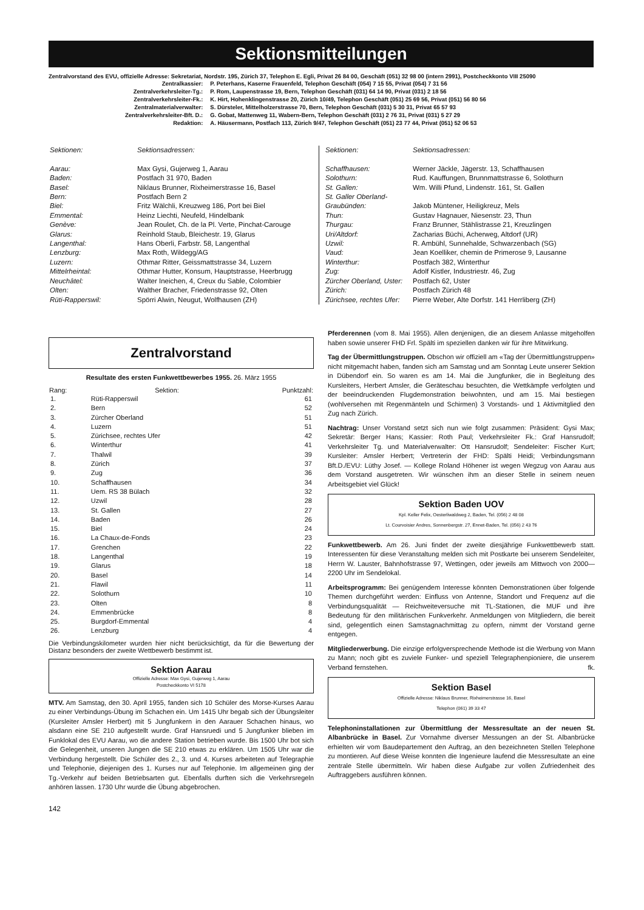Sektionsmitteilungen
Zentralvorstand des EVU, offizielle Adresse: Sekretariat, Nordstr. 195, Zürich 37, Telephon E. Egli, Privat 26 84 00, Geschäft (051) 32 98 00 (intern 2991), Postcheckkonto VIII 25090
| Zentralkassier: | P. Peterhans, Kaserne Frauenfeld, Telephon Geschäft (054) 7 15 55, Privat (054) 7 31 56 |
| Zentralverkehrsleiter-Tg.: | P. Rom, Laupenstrasse 19, Bern, Telephon Geschäft (031) 64 14 90, Privat (031) 2 18 56 |
| Zentralverkehrsleiter-Fk.: | K. Hirt, Hohenklingenstrasse 20, Zürich 10/49, Telephon Geschäft (051) 25 69 56, Privat (051) 56 80 56 |
| Zentralmaterialverwalter: | S. Dürsteler, Mittelholzerstrasse 70, Bern, Telephon Geschäft (031) 5 30 31, Privat 65 57 93 |
| Zentralverkehrsleiter-Bft. D.: | G. Gobat, Mattenweg 11, Wabern-Bern, Telephon Geschäft (031) 2 76 31, Privat (031) 5 27 29 |
| Redaktion: | A. Häusermann, Postfach 113, Zürich 9/47, Telephon Geschäft (051) 23 77 44, Privat (051) 52 06 53 |
| Sektionen: | Sektionsadressen: |
| Aarau: | Max Gysi, Gujerweg 1, Aarau |
| Baden: | Postfach 31 970, Baden |
| Basel: | Niklaus Brunner, Rixheimerstrasse 16, Basel |
| Bern: | Postfach Bern 2 |
| Biel: | Fritz Wälchli, Kreuzweg 186, Port bei Biel |
| Emmental: | Heinz Liechti, Neufeld, Hindelbank |
| Genève: | Jean Roulet, Ch. de la Pl. Verte, Pinchat-Carouge |
| Glarus: | Reinhold Staub, Bleichestr. 19, Glarus |
| Langenthal: | Hans Oberli, Farbstr. 58, Langenthal |
| Lenzburg: | Max Roth, Wildegg/AG |
| Luzern: | Othmar Ritter, Geissmattstrasse 34, Luzern |
| Mittelrheintal: | Othmar Hutter, Konsum, Hauptstrasse, Heerbrugg |
| Neuchâtel: | Walter Ineichen, 4, Creux du Sable, Colombier |
| Olten: | Walther Bracher, Friedenstrasse 92, Olten |
| Rüti-Rapperswil: | Spörri Alwin, Neugut, Wolfhausen (ZH) |
| Sektionen: | Sektionsadressen: |
| Schaffhausen: | Werner Jäckle, Jägerstr. 13, Schaffhausen |
| Solothurn: | Rud. Kauffungen, Brunnmattstrasse 6, Solothurn |
| St. Gallen: | Wm. Willi Pfund, Lindenstr. 161, St. Gallen |
| St. Galler Oberland- Graubünden: | Jakob Müntener, Heiligkreuz, Mels |
| Thun: | Gustav Hagnauer, Niesenstr. 23, Thun |
| Thurgau: | Franz Brunner, Stählistrasse 21, Kreuzlingen |
| Uri/Altdorf: | Zacharias Büchi, Acherweg, Altdorf (UR) |
| Uzwil: | R. Ambühl, Sunnehalde, Schwarzenbach (SG) |
| Vaud: | Jean Koelliker, chemin de Primerose 9, Lausanne |
| Winterthur: | Postfach 382, Winterthur |
| Zug: | Adolf Kistler, Industriestr. 46, Zug |
| Zürcher Oberland, Uster: | Postfach 62, Uster |
| Zürich: | Postfach Zürich 48 |
| Zürichsee, rechtes Ufer: | Pierre Weber, Alte Dorfstr. 141 Herrliberg (ZH) |
Zentralvorstand
Resultate des ersten Funkwettbewerbes 1955. 26. März 1955
| Rang: | Sektion: | Punktzahl: |
| --- | --- | --- |
| 1. | Rüti-Rapperswil | 61 |
| 2. | Bern | 52 |
| 3. | Zürcher Oberland | 51 |
| 4. | Luzern | 51 |
| 5. | Zürichsee, rechtes Ufer | 42 |
| 6. | Winterthur | 41 |
| 7. | Thalwil | 39 |
| 8. | Zürich | 37 |
| 9. | Zug | 36 |
| 10. | Schaffhausen | 34 |
| 11. | Uem. RS 38 Bülach | 32 |
| 12. | Uzwil | 28 |
| 13. | St. Gallen | 27 |
| 14. | Baden | 26 |
| 15. | Biel | 24 |
| 16. | La Chaux-de-Fonds | 23 |
| 17. | Grenchen | 22 |
| 18. | Langenthal | 19 |
| 19. | Glarus | 18 |
| 20. | Basel | 14 |
| 21. | Flawil | 11 |
| 22. | Solothurn | 10 |
| 23. | Olten | 8 |
| 24. | Emmenbrücke | 8 |
| 25. | Burgdorf-Emmental | 4 |
| 26. | Lenzburg | 4 |
Die Verbindungskilometer wurden hier nicht berücksichtigt, da für die Bewertung der Distanz besonders der zweite Wettbewerb bestimmt ist.
Sektion Aarau
Offizielle Adresse: Max Gysi, Gujerweg 1, Aarau
Postcheckkonto VI 5178
MTV. Am Samstag, den 30. April 1955, fanden sich 10 Schüler des Morse-Kurses Aarau zu einer Verbindungs-Übung im Schachen ein. Um 1415 Uhr begab sich der Übungsleiter (Kursleiter Amsler Herbert) mit 5 Jungfunkern in den Aarauer Schachen hinaus, wo alsdann eine SE 210 aufgestellt wurde. Graf Hansruedi und 5 Jungfunker blieben im Funklokal des EVU Aarau, wo die andere Station betrieben wurde. Bis 1500 Uhr bot sich die Gelegenheit, unseren Jungen die SE 210 etwas zu erklären. Um 1505 Uhr war die Verbindung hergestellt. Die Schüler des 2., 3. und 4. Kurses arbeiteten auf Telegraphie und Telephonie, diejenigen des 1. Kurses nur auf Telephonie. Im allgemeinen ging der Tg.-Verkehr auf beiden Betriebsarten gut. Ebenfalls durften sich die Verkehrsregeln anhören lassen. 1730 Uhr wurde die Übung abgebrochen.
142
Pferderennen (vom 8. Mai 1955). Allen denjenigen, die an diesem Anlasse mitgeholfen haben sowie unserer FHD Frl. Spälti im speziellen danken wir für ihre Mitwirkung.
Tag der Übermittlungstruppen. Obschon wir offiziell am «Tag der Übermittlungstruppen» nicht mitgemacht haben, fanden sich am Samstag und am Sonntag Leute unserer Sektion in Dübendorf ein. So waren es am 14. Mai die Jungfunker, die in Begleitung des Kursleiters, Herbert Amsler, die Geräteschau besuchten, die Wettkämpfe verfolgten und der beeindruckenden Flugdemonstration beiwohnten, und am 15. Mai bestiegen (wohlversehen mit Regenmänteln und Schirmen) 3 Vorstands- und 1 Aktivmitglied den Zug nach Zürich.
Nachtrag: Unser Vorstand setzt sich nun wie folgt zusammen: Präsident: Gysi Max; Sekretär: Berger Hans; Kassier: Roth Paul; Verkehrsleiter Fk.: Graf Hansrudolf; Verkehrsleiter Tg. und Materialverwalter: Ott Hansrudolf; Sendeleiter: Fischer Kurt; Kursleiter: Amsler Herbert; Vertreterin der FHD: Spälti Heidi; Verbindungsmann Bft.D./EVU: Lüthy Josef. — Kollege Roland Höhener ist wegen Wegzug von Aarau aus dem Vorstand ausgetreten. Wir wünschen ihm an dieser Stelle in seinem neuen Arbeitsgebiet viel Glück!
Sektion Baden UOV
Kpl. Keller Felix, Oesterliwaldweg 2, Baden, Tel. (056) 2 48 08
Lt. Courvoisier Andres, Sonnenbergstr. 27, Ennet-Baden, Tel. (056) 2 43 76
Funkwettbewerb. Am 26. Juni findet der zweite diesjährige Funkwettbewerb statt. Interessenten für diese Veranstaltung melden sich mit Postkarte bei unserem Sendeleiter, Herrn W. Lauster, Bahnhofstrasse 97, Wettingen, oder jeweils am Mittwoch von 2000—2200 Uhr im Sendelokal.
Arbeitsprogramm: Bei genügendem Interesse könnten Demonstrationen über folgende Themen durchgeführt werden: Einfluss von Antenne, Standort und Frequenz auf die Verbindungsqualität — Reichweiteversuche mit TL-Stationen, die MUF und ihre Bedeutung für den militärischen Funkverkehr. Anmeldungen von Mitgliedern, die bereit sind, gelegentlich einen Samstagnachmittag zu opfern, nimmt der Vorstand gerne entgegen.
Mitgliederwerbung. Die einzige erfolgversprechende Methode ist die Werbung von Mann zu Mann; noch gibt es zuviele Funker- und speziell Telegraphenpioniere, die unserem Verband fernstehen. fk.
Sektion Basel
Offizielle Adresse: Niklaus Brunner, Rixheimerstrasse 16, Basel
Telephon (061) 39 33 47
Telephoninstallationen zur Übermittlung der Messresultate an der neuen St. Albanbrücke in Basel. Zur Vornahme diverser Messungen an der St. Albanbrücke erhielten wir vom Baudepartement den Auftrag, an den bezeichneten Stellen Telephone zu montieren. Auf diese Weise konnten die Ingenieure laufend die Messresultate an eine zentrale Stelle übermitteln. Wir haben diese Aufgabe zur vollen Zufriedenheit des Auftraggebers ausführen können.